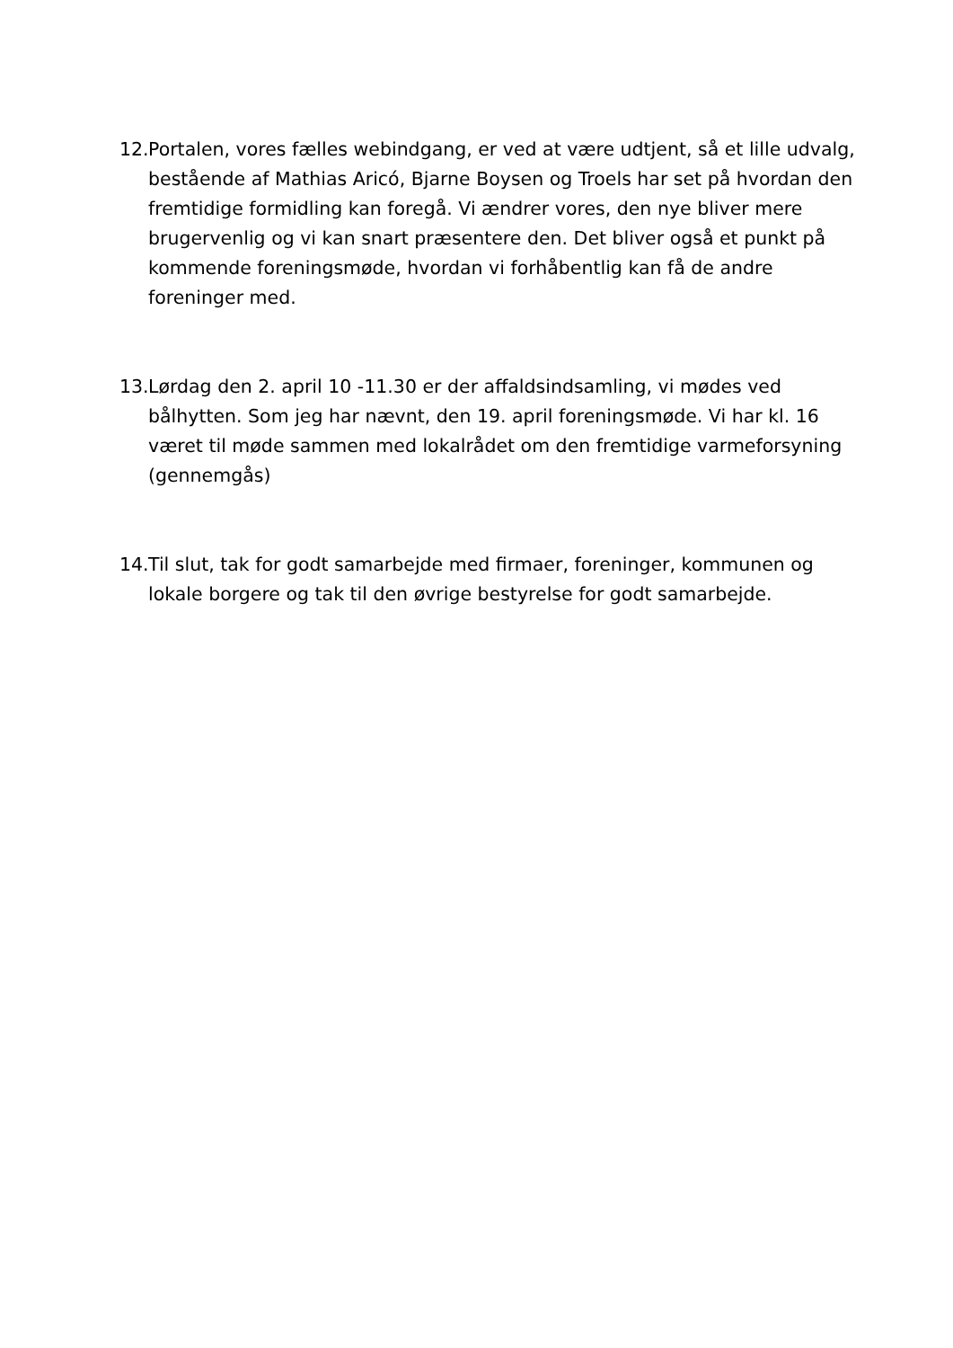12. Portalen, vores fælles webindgang, er ved at være udtjent, så et lille udvalg, bestående af Mathias Aricó, Bjarne Boysen og Troels har set på hvordan den fremtidige formidling kan foregå. Vi ændrer vores, den nye bliver mere brugervenlig og vi kan snart præsentere den. Det bliver også et punkt på kommende foreningsmøde, hvordan vi forhåbentlig kan få de andre foreninger med.
13. Lørdag den 2. april 10 -11.30 er der affaldsindsamling, vi mødes ved bålhytten. Som jeg har nævnt, den 19. april foreningsmøde. Vi har kl. 16 været til møde sammen med lokalrådet om den fremtidige varmeforsyning (gennemgås)
14. Til slut, tak for godt samarbejde med firmaer, foreninger, kommunen og lokale borgere og tak til den øvrige bestyrelse for godt samarbejde.